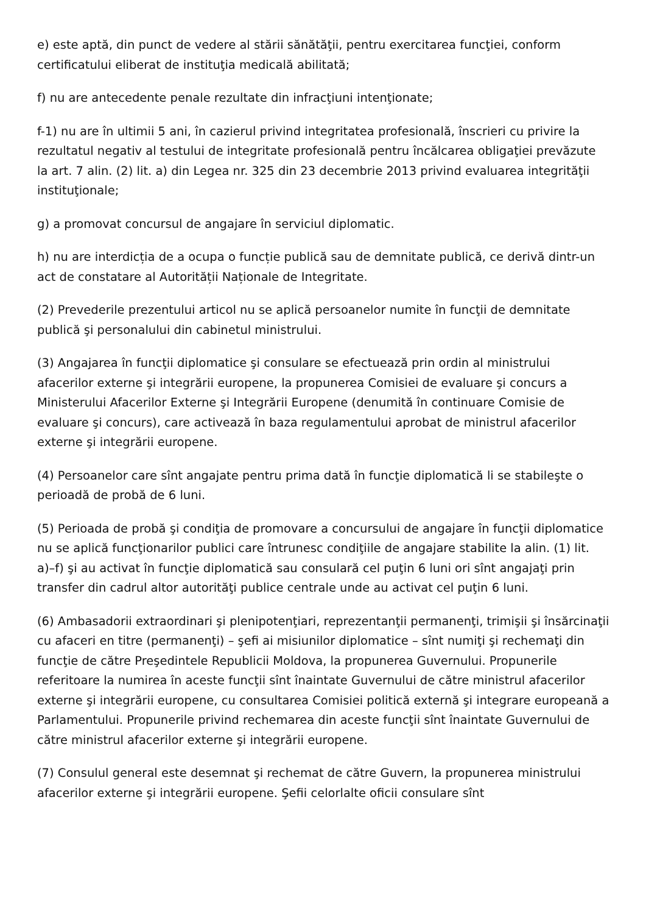e) este aptă, din punct de vedere al stării sănătăţii, pentru exercitarea funcţiei, conform certificatului eliberat de instituţia medicală abilitată;
f) nu are antecedente penale rezultate din infracţiuni intenţionate;
f-1) nu are în ultimii 5 ani, în cazierul privind integritatea profesională, înscrieri cu privire la rezultatul negativ al testului de integritate profesională pentru încălcarea obligaţiei prevăzute la art. 7 alin. (2) lit. a) din Legea nr. 325 din 23 decembrie 2013 privind evaluarea integrităţii instituţionale;
g) a promovat concursul de angajare în serviciul diplomatic.
h) nu are interdicția de a ocupa o funcție publică sau de demnitate publică, ce derivă dintr-un act de constatare al Autorității Naționale de Integritate.
(2) Prevederile prezentului articol nu se aplică persoanelor numite în funcţii de demnitate publică şi personalului din cabinetul ministrului.
(3) Angajarea în funcţii diplomatice şi consulare se efectuează prin ordin al ministrului afacerilor externe şi integrării europene, la propunerea Comisiei de evaluare şi concurs a Ministerului Afacerilor Externe şi Integrării Europene (denumită în continuare Comisie de evaluare şi concurs), care activează în baza regulamentului aprobat de ministrul afacerilor externe şi integrării europene.
(4) Persoanelor care sînt angajate pentru prima dată în funcţie diplomatică li se stabileşte o perioadă de probă de 6 luni.
(5) Perioada de probă şi condiţia de promovare a concursului de angajare în funcţii diplomatice nu se aplică funcţionarilor publici care întrunesc condiţiile de angajare stabilite la alin. (1) lit. a)–f) şi au activat în funcţie diplomatică sau consulară cel puţin 6 luni ori sînt angajaţi prin transfer din cadrul altor autorităţi publice centrale unde au activat cel puţin 6 luni.
(6) Ambasadorii extraordinari şi plenipotenţiari, reprezentanţii permanenţi, trimişii şi însărcinaţii cu afaceri en titre (permanenţi) – şefi ai misiunilor diplomatice – sînt numiţi şi rechemaţi din funcţie de către Preşedintele Republicii Moldova, la propunerea Guvernului. Propunerile referitoare la numirea în aceste funcţii sînt înaintate Guvernului de către ministrul afacerilor externe şi integrării europene, cu consultarea Comisiei politică externă şi integrare europeană a Parlamentului. Propunerile privind rechemarea din aceste funcţii sînt înaintate Guvernului de către ministrul afacerilor externe şi integrării europene.
(7) Consulul general este desemnat şi rechemat de către Guvern, la propunerea ministrului afacerilor externe şi integrării europene. Şefii celorlalte oficii consulare sînt